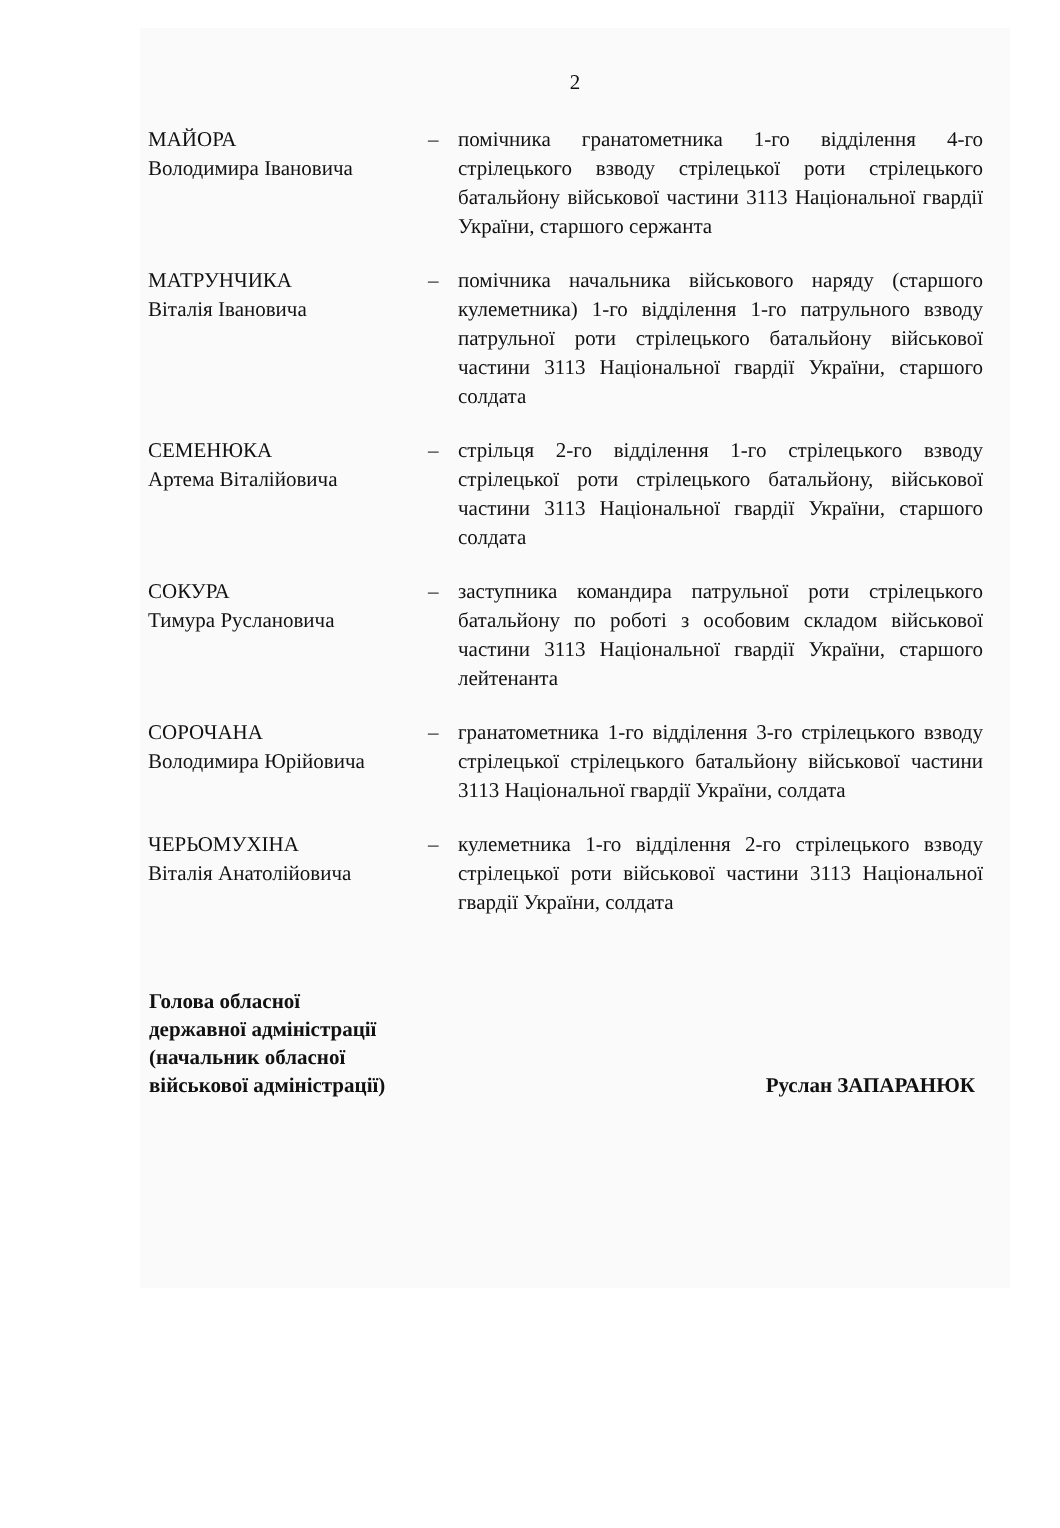2
МАЙОРА
Володимира Івановича
– помічника гранатометника 1-го відділення 4-го стрілецького взводу стрілецької роти стрілецького батальйону військової частини 3113 Національної гвардії України, старшого сержанта
МАТРУНЧИКА
Віталія Івановича
– помічника начальника військового наряду (старшого кулеметника) 1-го відділення 1-го патрульного взводу патрульної роти стрілецького батальйону військової частини 3113 Національної гвардії України, старшого солдата
СЕМЕНЮКА
Артема Віталійовича
– стрільця 2-го відділення 1-го стрілецького взводу стрілецької роти стрілецького батальйону, військової частини 3113 Національної гвардії України, старшого солдата
СОКУРА
Тимура Руслановича
– заступника командира патрульної роти стрілецького батальйону по роботі з особовим складом військової частини 3113 Національної гвардії України, старшого лейтенанта
СОРОЧАНА
Володимира Юрійовича
– гранатометника 1-го відділення 3-го стрілецького взводу стрілецької стрілецького батальйону військової частини 3113 Національної гвардії України, солдата
ЧЕРЬОМУХІНА
Віталія Анатолійовича
– кулеметника 1-го відділення 2-го стрілецького взводу стрілецької роти військової частини 3113 Національної гвардії України, солдата
Голова обласної
державної адміністрації
(начальник обласної
військової адміністрації)
Руслан ЗАПАРАНЮК